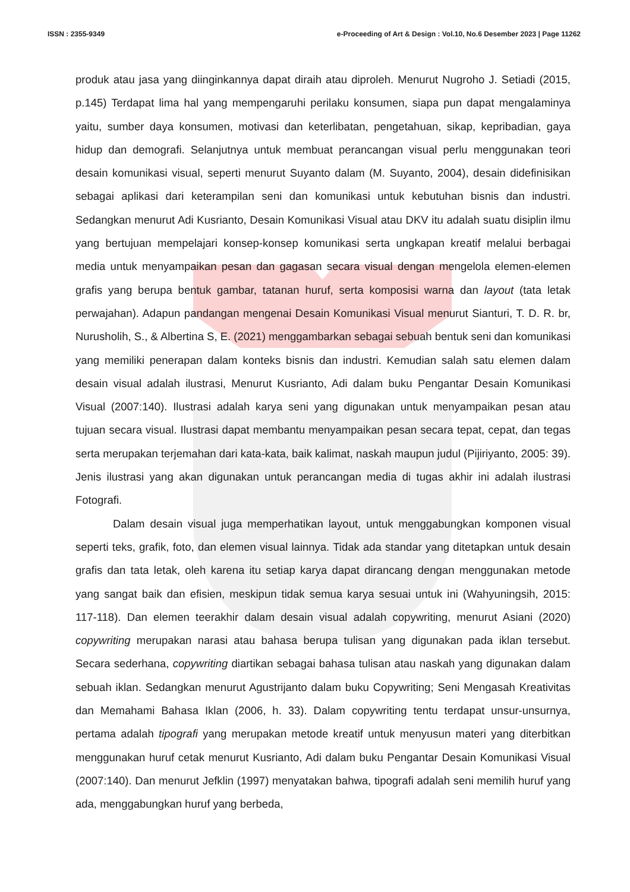ISSN : 2355-9349 e-Proceeding of Art & Design : Vol.10, No.6 Desember 2023 | Page 11262
produk atau jasa yang diinginkannya dapat diraih atau diproleh. Menurut Nugroho J. Setiadi (2015, p.145) Terdapat lima hal yang mempengaruhi perilaku konsumen, siapa pun dapat mengalaminya yaitu, sumber daya konsumen, motivasi dan keterlibatan, pengetahuan, sikap, kepribadian, gaya hidup dan demografi. Selanjutnya untuk membuat perancangan visual perlu menggunakan teori desain komunikasi visual, seperti menurut Suyanto dalam (M. Suyanto, 2004), desain didefinisikan sebagai aplikasi dari keterampilan seni dan komunikasi untuk kebutuhan bisnis dan industri. Sedangkan menurut Adi Kusrianto, Desain Komunikasi Visual atau DKV itu adalah suatu disiplin ilmu yang bertujuan mempelajari konsep-konsep komunikasi serta ungkapan kreatif melalui berbagai media untuk menyampaikan pesan dan gagasan secara visual dengan mengelola elemen-elemen grafis yang berupa bentuk gambar, tatanan huruf, serta komposisi warna dan layout (tata letak perwajahan). Adapun pandangan mengenai Desain Komunikasi Visual menurut Sianturi, T. D. R. br, Nurusholih, S., & Albertina S, E. (2021) menggambarkan sebagai sebuah bentuk seni dan komunikasi yang memiliki penerapan dalam konteks bisnis dan industri. Kemudian salah satu elemen dalam desain visual adalah ilustrasi, Menurut Kusrianto, Adi dalam buku Pengantar Desain Komunikasi Visual (2007:140). Ilustrasi adalah karya seni yang digunakan untuk menyampaikan pesan atau tujuan secara visual. Ilustrasi dapat membantu menyampaikan pesan secara tepat, cepat, dan tegas serta merupakan terjemahan dari kata-kata, baik kalimat, naskah maupun judul (Pijiriyanto, 2005: 39). Jenis ilustrasi yang akan digunakan untuk perancangan media di tugas akhir ini adalah ilustrasi Fotografi.
Dalam desain visual juga memperhatikan layout, untuk menggabungkan komponen visual seperti teks, grafik, foto, dan elemen visual lainnya. Tidak ada standar yang ditetapkan untuk desain grafis dan tata letak, oleh karena itu setiap karya dapat dirancang dengan menggunakan metode yang sangat baik dan efisien, meskipun tidak semua karya sesuai untuk ini (Wahyuningsih, 2015: 117-118). Dan elemen teerakhir dalam desain visual adalah copywriting, menurut Asiani (2020) copywriting merupakan narasi atau bahasa berupa tulisan yang digunakan pada iklan tersebut. Secara sederhana, copywriting diartikan sebagai bahasa tulisan atau naskah yang digunakan dalam sebuah iklan. Sedangkan menurut Agustrijanto dalam buku Copywriting; Seni Mengasah Kreativitas dan Memahami Bahasa Iklan (2006, h. 33). Dalam copywriting tentu terdapat unsur-unsurnya, pertama adalah tipografi yang merupakan metode kreatif untuk menyusun materi yang diterbitkan menggunakan huruf cetak menurut Kusrianto, Adi dalam buku Pengantar Desain Komunikasi Visual (2007:140). Dan menurut Jefklin (1997) menyatakan bahwa, tipografi adalah seni memilih huruf yang ada, menggabungkan huruf yang berbeda,